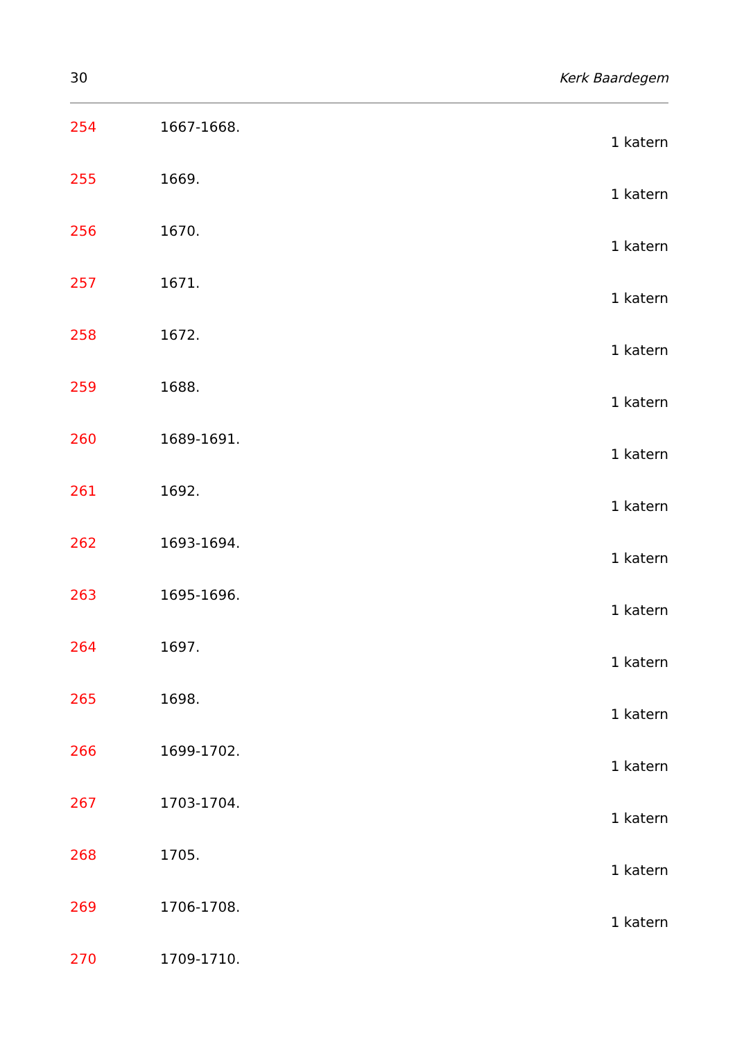30 Kerk Baardegem
254 1667-1668.
1 katern
255 1669.
1 katern
256 1670.
1 katern
257 1671.
1 katern
258 1672.
1 katern
259 1688.
1 katern
260 1689-1691.
1 katern
261 1692.
1 katern
262 1693-1694.
1 katern
263 1695-1696.
1 katern
264 1697.
1 katern
265 1698.
1 katern
266 1699-1702.
1 katern
267 1703-1704.
1 katern
268 1705.
1 katern
269 1706-1708.
1 katern
270 1709-1710.